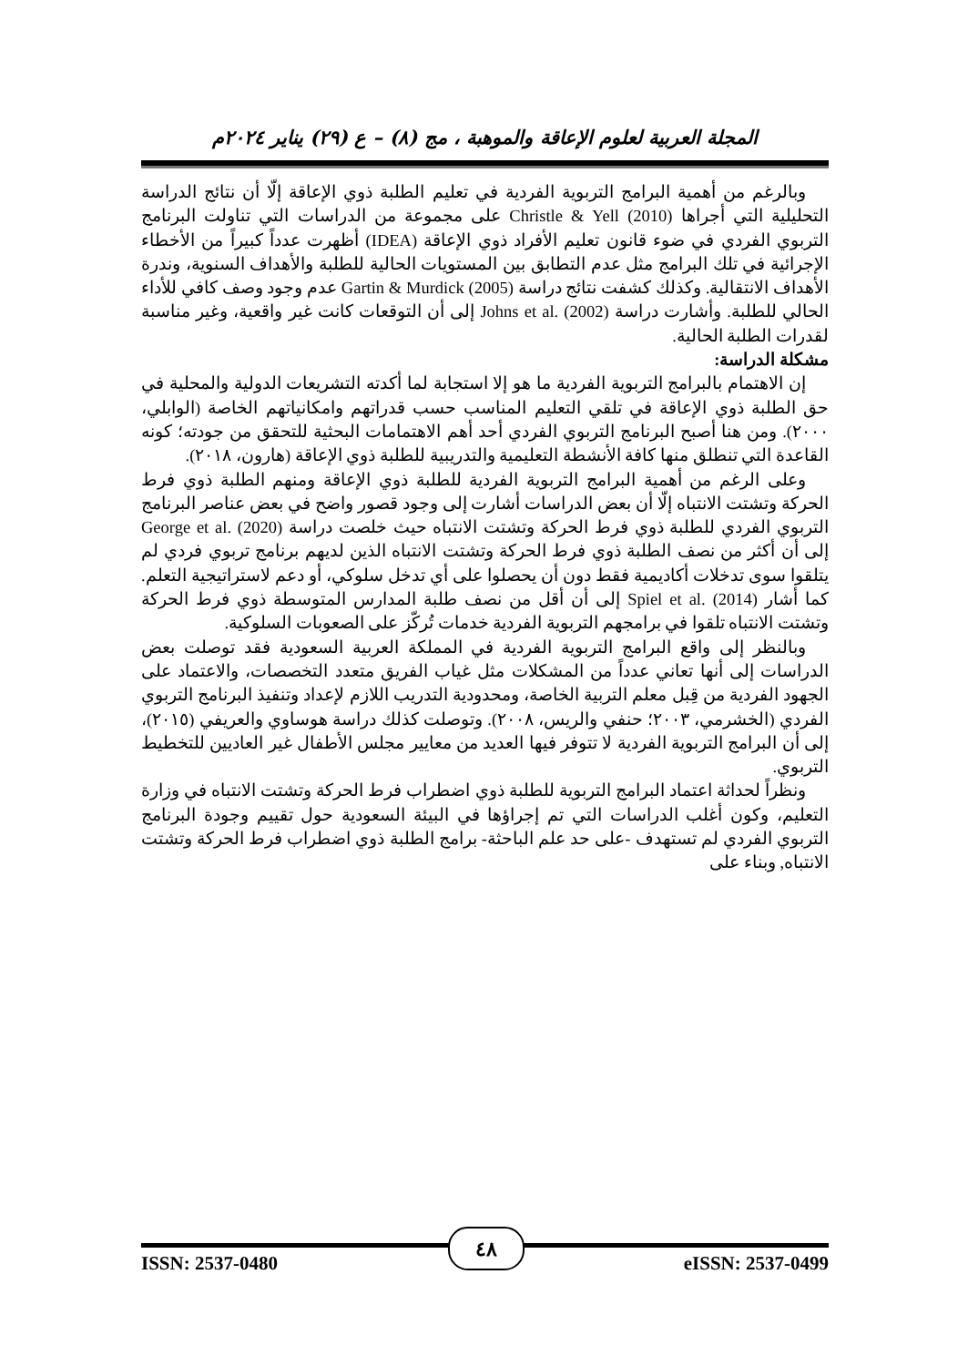المجلة العربية لعلوم الإعاقة والموهبة ، مج (٨) – ع (٢٩) يناير ٢٠٢٤م
وبالرغم من أهمية البرامج التربوية الفردية في تعليم الطلبة ذوي الإعاقة إلّا أن نتائج الدراسة التحليلية التي أجراها Christle & Yell (2010) على مجموعة من الدراسات التي تناولت البرنامج التربوي الفردي في ضوء قانون تعليم الأفراد ذوي الإعاقة (IDEA) أظهرت عدداً كبيراً من الأخطاء الإجرائية في تلك البرامج مثل عدم التطابق بين المستويات الحالية للطلبة والأهداف السنوية، وندرة الأهداف الانتقالية. وكذلك كشفت نتائج دراسة Gartin & Murdick (2005) عدم وجود وصف كافي للأداء الحالي للطلبة. وأشارت دراسة Johns et al. (2002) إلى أن التوقعات كانت غير واقعية، وغير مناسبة لقدرات الطلبة الحالية.
مشكلة الدراسة:
إن الاهتمام بالبرامج التربوية الفردية ما هو إلا استجابة لما أكدته التشريعات الدولية والمحلية في حق الطلبة ذوي الإعاقة في تلقي التعليم المناسب حسب قدراتهم وامكانياتهم الخاصة (الوابلي، ٢٠٠٠). ومن هنا أصبح البرنامج التربوي الفردي أحد أهم الاهتمامات البحثية للتحقق من جودته؛ كونه القاعدة التي تنطلق منها كافة الأنشطة التعليمية والتدريبية للطلبة ذوي الإعاقة (هارون، ٢٠١٨).
وعلى الرغم من أهمية البرامج التربوية الفردية للطلبة ذوي الإعاقة ومنهم الطلبة ذوي فرط الحركة وتشتت الانتباه إلّا أن بعض الدراسات أشارت إلى وجود قصور واضح في بعض عناصر البرنامج التربوي الفردي للطلبة ذوي فرط الحركة وتشتت الانتباه حيث خلصت دراسة George et al. (2020) إلى أن أكثر من نصف الطلبة ذوي فرط الحركة وتشتت الانتباه الذين لديهم برنامج تربوي فردي لم يتلقوا سوى تدخلات أكاديمية فقط دون أن يحصلوا على أي تدخل سلوكي، أو دعم لاستراتيجية التعلم. كما أشار Spiel et al. (2014) إلى أن أقل من نصف طلبة المدارس المتوسطة ذوي فرط الحركة وتشتت الانتباه تلقوا في برامجهم التربوية الفردية خدمات تُركّز على الصعوبات السلوكية.
وبالنظر إلى واقع البرامج التربوية الفردية في المملكة العربية السعودية فقد توصلت بعض الدراسات إلى أنها تعاني عدداً من المشكلات مثل غياب الفريق متعدد التخصصات، والاعتماد على الجهود الفردية من قِبل معلم التربية الخاصة، ومحدودية التدريب اللازم لإعداد وتنفيذ البرنامج التربوي الفردي (الخشرمي، ٢٠٠٣؛ حنفي والريس، ٢٠٠٨). وتوصلت كذلك دراسة هوساوي والعريفي (٢٠١٥)، إلى أن البرامج التربوية الفردية لا تتوفر فيها العديد من معايير مجلس الأطفال غير العاديين للتخطيط التربوي.
ونظراً لحداثة اعتماد البرامج التربوية للطلبة ذوي اضطراب فرط الحركة وتشتت الانتباه في وزارة التعليم، وكون أغلب الدراسات التي تم إجراؤها في البيئة السعودية حول تقييم وجودة البرنامج التربوي الفردي لم تستهدف -على حد علم الباحثة- برامج الطلبة ذوي اضطراب فرط الحركة وتشتت الانتباه, وبناء على
٤٨
ISSN: 2537-0480 eISSN: 2537-0499